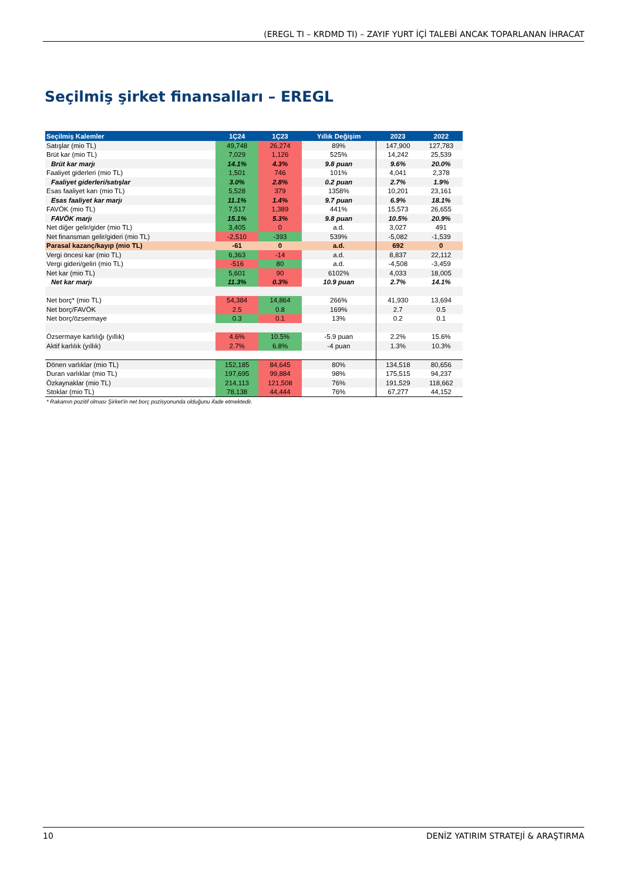(EREGL TI – KRDMD TI) – ZAYIF YURT İÇİ TALEBİ ANCAK TOPARLANAN İHRACAT
Seçilmiş şirket finansalları – EREGL
| Seçilmiş Kalemler | 1Ç24 | 1Ç23 | Yıllık Değişim | 2023 | 2022 |
| --- | --- | --- | --- | --- | --- |
| Satışlar (mio TL) | 49,748 | 26,274 | 89% | 147,900 | 127,783 |
| Brüt kar (mio TL) | 7,029 | 1,126 | 525% | 14,242 | 25,539 |
| Brüt kar marjı | 14.1% | 4.3% | 9.8 puan | 9.6% | 20.0% |
| Faaliyet giderleri (mio TL) | 1,501 | 746 | 101% | 4,041 | 2,378 |
| Faaliyet giderleri/satışlar | 3.0% | 2.8% | 0.2 puan | 2.7% | 1.9% |
| Esas faaliyet karı (mio TL) | 5,528 | 379 | 1358% | 10,201 | 23,161 |
| Esas faaliyet kar marjı | 11.1% | 1.4% | 9.7 puan | 6.9% | 18.1% |
| FAVÖK (mio TL) | 7,517 | 1,389 | 441% | 15,573 | 26,655 |
| FAVÖK marjı | 15.1% | 5.3% | 9.8 puan | 10.5% | 20.9% |
| Net diğer gelir/gider (mio TL) | 3,405 | 0 | a.d. | 3,027 | 491 |
| Net finansman gelir/gideri (mio TL) | -2,510 | -393 | 539% | -5,082 | -1,539 |
| Parasal kazanç/kayıp (mio TL) | -61 | 0 | a.d. | 692 | 0 |
| Vergi öncesi kar (mio TL) | 6,363 | -14 | a.d. | 8,837 | 22,112 |
| Vergi gideri/geliri (mio TL) | -516 | 80 | a.d. | -4,508 | -3,459 |
| Net kar (mio TL) | 5,601 | 90 | 6102% | 4,033 | 18,005 |
| Net kar marjı | 11.3% | 0.3% | 10.9 puan | 2.7% | 14.1% |
| Net borç* (mio TL) | 54,384 | 14,864 | 266% | 41,930 | 13,694 |
| Net borç/FAVÖK | 2.5 | 0.8 | 169% | 2.7 | 0.5 |
| Net borç/özsermaye | 0.3 | 0.1 | 13% | 0.2 | 0.1 |
| Özsermaye karlılığı (yıllık) | 4.6% | 10.5% | -5.9 puan | 2.2% | 15.6% |
| Aktif karlılık (yıllık) | 2.7% | 6.8% | -4 puan | 1.3% | 10.3% |
| Dönen varlıklar (mio TL) | 152,185 | 84,645 | 80% | 134,518 | 80,656 |
| Duran varlıklar (mio TL) | 197,695 | 99,884 | 98% | 175,515 | 94,237 |
| Özkaynaklar (mio TL) | 214,113 | 121,508 | 76% | 191,529 | 118,662 |
| Stoklar (mio TL) | 78,138 | 44,444 | 76% | 67,277 | 44,152 |
| * Rakamın pozitif olması Şirket'in net borç pozisyonunda olduğunu ifade etmektedir. | | | | | |
10 DENİZ YATIRIM STRATEJİ & ARAŞTIRMA